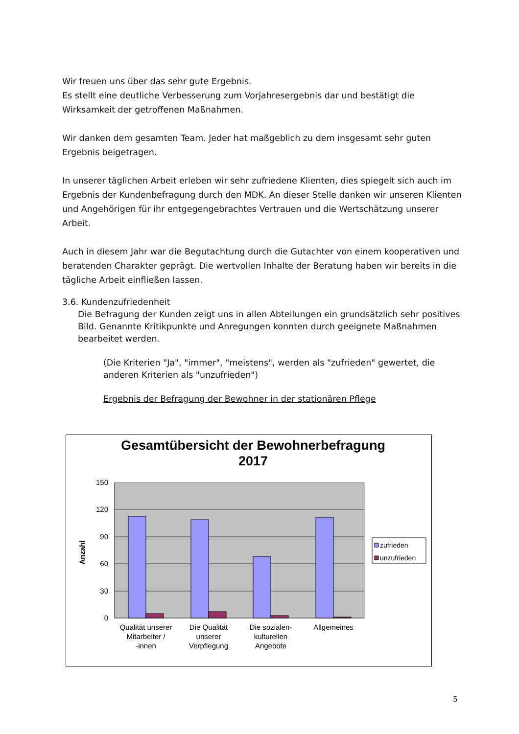Wir freuen uns über das sehr gute Ergebnis.
Es stellt eine deutliche Verbesserung zum Vorjahresergebnis dar und bestätigt die Wirksamkeit der getroffenen Maßnahmen.
Wir danken dem gesamten Team. Jeder hat maßgeblich zu dem insgesamt sehr guten Ergebnis beigetragen.
In unserer täglichen Arbeit erleben wir sehr zufriedene Klienten, dies spiegelt sich auch im Ergebnis der Kundenbefragung durch den MDK. An dieser Stelle danken wir unseren Klienten und Angehörigen für ihr entgegengebrachtes Vertrauen und die Wertschätzung unserer Arbeit.
Auch in diesem Jahr war die Begutachtung durch die Gutachter von einem kooperativen und beratenden Charakter geprägt. Die wertvollen Inhalte der Beratung haben wir bereits in die tägliche Arbeit einfließen lassen.
3.6. Kundenzufriedenheit
Die Befragung der Kunden zeigt uns in allen Abteilungen ein grundsätzlich sehr positives Bild. Genannte Kritikpunkte und Anregungen konnten durch geeignete Maßnahmen bearbeitet werden.
(Die Kriterien "Ja", "immer", "meistens", werden als "zufrieden" gewertet, die anderen Kriterien als "unzufrieden")
Ergebnis der Befragung der Bewohner in der stationären Pflege
Gesamtübersicht der Bewohnerbefragung
2017
150
120
90
60
30
0
Anzahl
Qualität unserer
Mitarbeiter /
-innen
Die Qualität
unserer
Verpflegung
Die sozialen-
kulturellen
Angebote
Allgemeines
zufrieden
unzufrieden
5